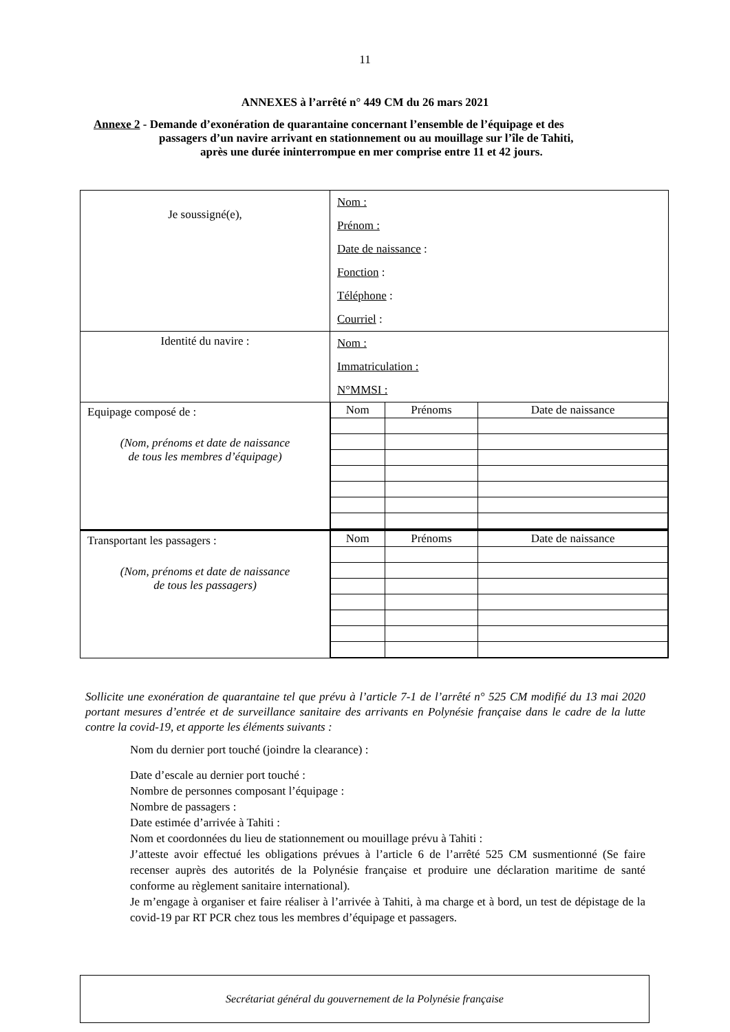11
ANNEXES à l’arrêté n° 449 CM du 26 mars 2021
Annexe 2 - Demande d’exonération de quarantaine concernant l’ensemble de l’équipage et des
passagers d’un navire arrivant en stationnement ou au mouillage sur l’île de Tahiti,
après une durée ininterrompue en mer comprise entre 11 et 42 jours.
| Je soussigné(e), | Nom : Prénom : Date de naissance : Fonction : Téléphone : Courriel : |
| Identité du navire : | Nom : Immatriculation : N°MMSI : |
| Equipage composé de : (Nom, prénoms et date de naissance de tous les membres d’équipage) | / Nom / Prénoms / Date de naissance / / --- / --- / --- / |
| Transportant les passagers : (Nom, prénoms et date de naissance de tous les passagers) | / Nom / Prénoms / Date de naissance / / --- / --- / --- / |
Sollicite une exonération de quarantaine tel que prévu à l’article 7-1 de l’arrêté n° 525 CM modifié du 13 mai 2020 portant mesures d’entrée et de surveillance sanitaire des arrivants en Polynésie française dans le cadre de la lutte contre la covid-19, et apporte les éléments suivants :
Nom du dernier port touché (joindre la clearance) :
Date d’escale au dernier port touché :
Nombre de personnes composant l’équipage :
Nombre de passagers :
Date estimée d’arrivée à Tahiti :
Nom et coordonnées du lieu de stationnement ou mouillage prévu à Tahiti :
J’atteste avoir effectué les obligations prévues à l’article 6 de l’arrêté 525 CM susmentionné (Se faire recenser auprès des autorités de la Polynésie française et produire une déclaration maritime de santé conforme au règlement sanitaire international).
Je m’engage à organiser et faire réaliser à l’arrivée à Tahiti, à ma charge et à bord, un test de dépistage de la covid-19 par RT PCR chez tous les membres d’équipage et passagers.
Secrétariat général du gouvernement de la Polynésie française